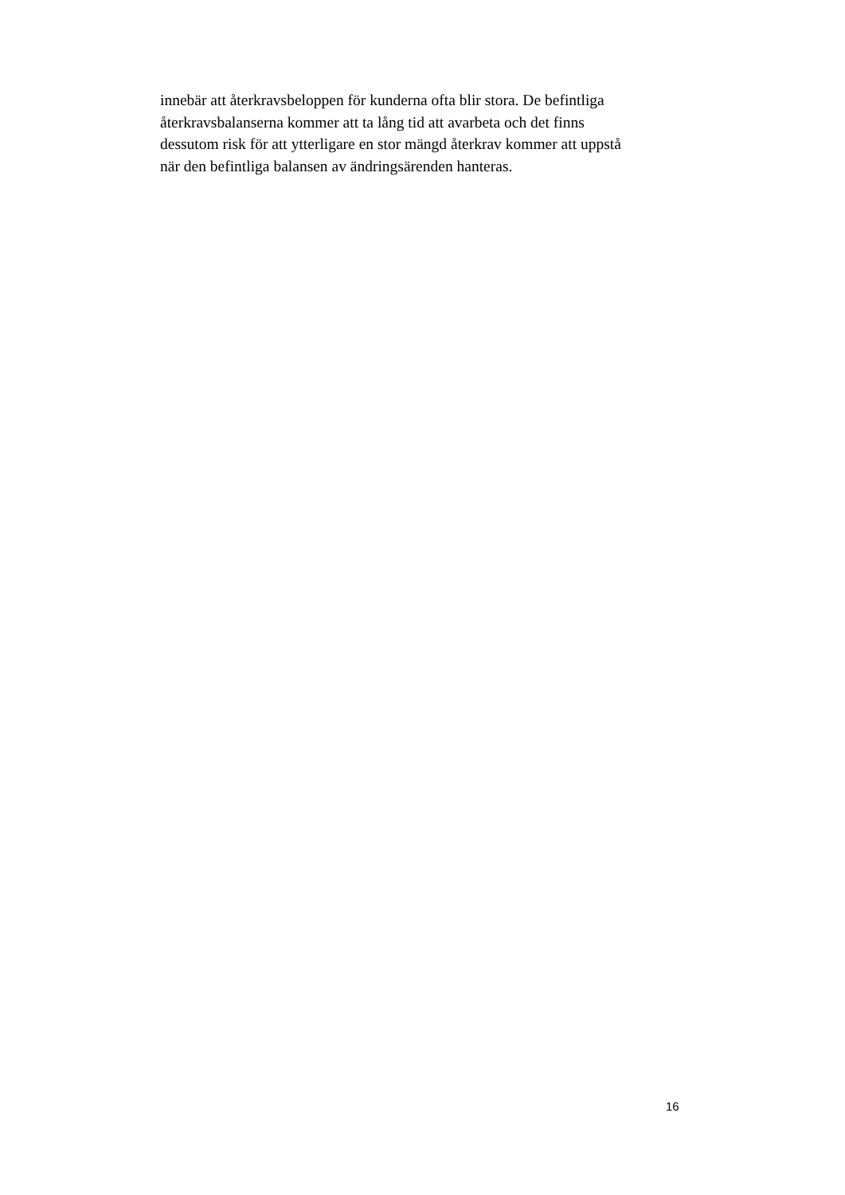innebär att återkravsbeloppen för kunderna ofta blir stora. De befintliga
återkravsbalanserna kommer att ta lång tid att avarbeta och det finns
dessutom risk för att ytterligare en stor mängd återkrav kommer att uppstå
när den befintliga balansen av ändringsärenden hanteras.
16